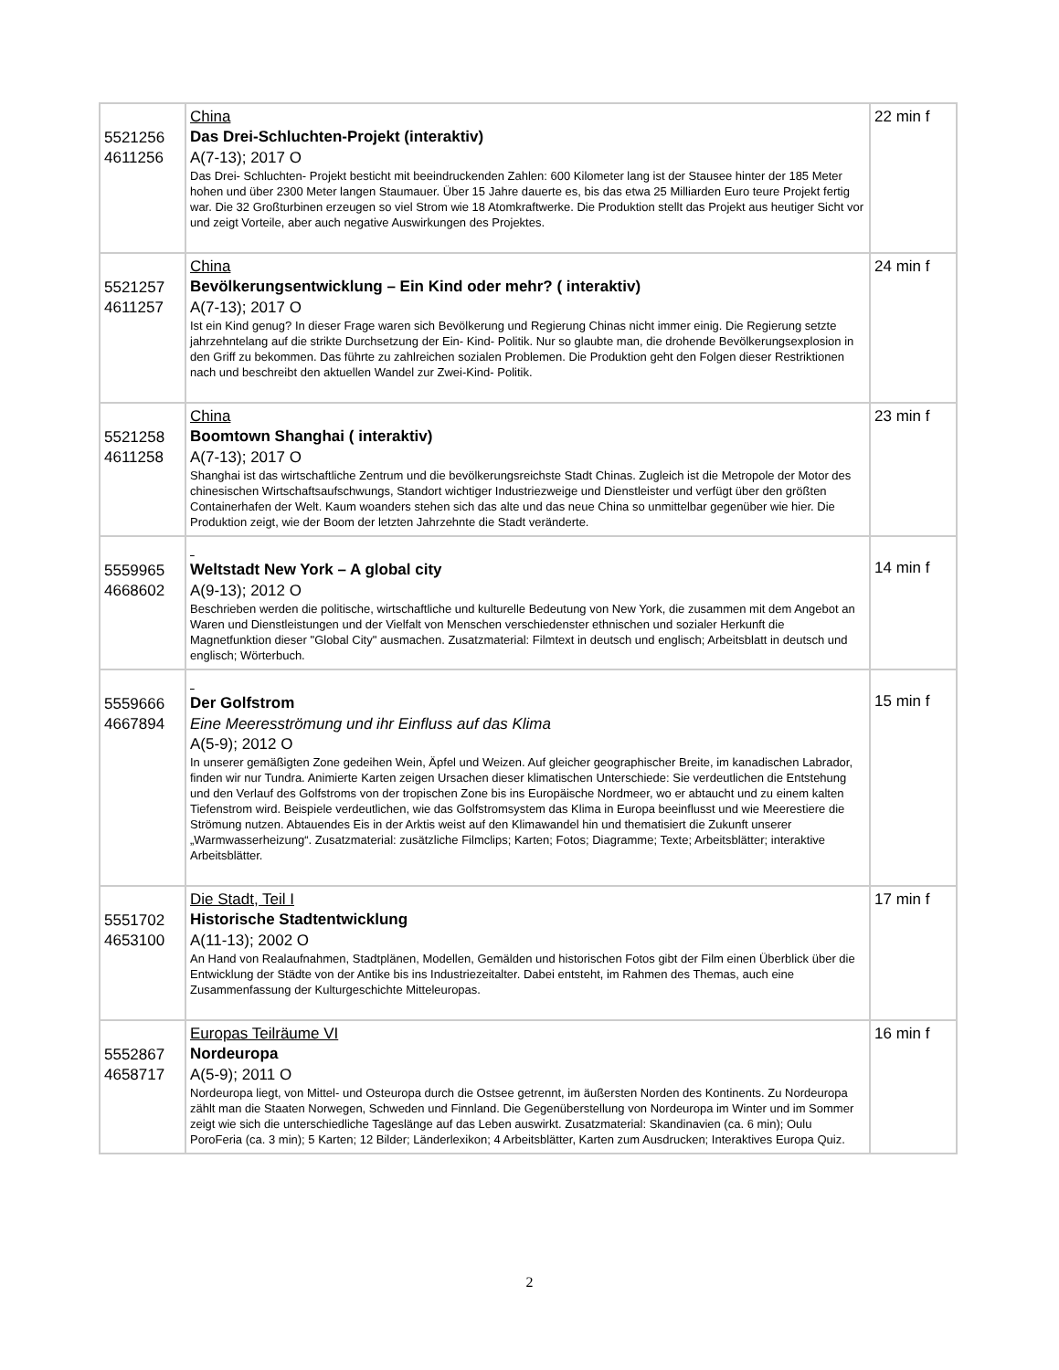| 5521256 4611256 | China Das Drei-Schluchten-Projekt (interaktiv) A(7-13); 2017 O Das Drei- Schluchten- Projekt besticht mit beeindruckenden Zahlen: 600 Kilometer lang ist der Stausee hinter der 185 Meter hohen und über 2300 Meter langen Staumauer. Über 15 Jahre dauerte es, bis das etwa 25 Milliarden Euro teure Projekt fertig war. Die 32 Großturbinen erzeugen so viel Strom wie 18 Atomkraftwerke. Die Produktion stellt das Projekt aus heutiger Sicht vor und zeigt Vorteile, aber auch negative Auswirkungen des Projektes. | 22 min f |
| 5521257 4611257 | China Bevölkerungsentwicklung – Ein Kind oder mehr? ( interaktiv) A(7-13); 2017 O Ist ein Kind genug? In dieser Frage waren sich Bevölkerung und Regierung Chinas nicht immer einig. Die Regierung setzte jahrzehntelang auf die strikte Durchsetzung der Ein- Kind- Politik. Nur so glaubte man, die drohende Bevölkerungsexplosion in den Griff zu bekommen. Das führte zu zahlreichen sozialen Problemen. Die Produktion geht den Folgen dieser Restriktionen nach und beschreibt den aktuellen Wandel zur Zwei-Kind- Politik. | 24 min f |
| 5521258 4611258 | China Boomtown Shanghai ( interaktiv) A(7-13); 2017 O Shanghai ist das wirtschaftliche Zentrum und die bevölkerungsreichste Stadt Chinas. Zugleich ist die Metropole der Motor des chinesischen Wirtschaftsaufschwungs, Standort wichtiger Industriezweige und Dienstleister und verfügt über den größten Containerhafen der Welt. Kaum woanders stehen sich das alte und das neue China so unmittelbar gegenüber wie hier. Die Produktion zeigt, wie der Boom der letzten Jahrzehnte die Stadt veränderte. | 23 min f |
| 5559965 4668602 | Weltstadt New York – A global city A(9-13); 2012 O Beschrieben werden die politische, wirtschaftliche und kulturelle Bedeutung von New York, die zusammen mit dem Angebot an Waren und Dienstleistungen und der Vielfalt von Menschen verschiedenster ethnischen und sozialer Herkunft die Magnetfunktion dieser "Global City" ausmachen. Zusatzmaterial: Filmtext in deutsch und englisch; Arbeitsblatt in deutsch und englisch; Wörterbuch. | 14 min f |
| 5559666 4667894 | Der Golfstrom Eine Meeresströmung und ihr Einfluss auf das Klima A(5-9); 2012 O In unserer gemäßigten Zone gedeihen Wein, Äpfel und Weizen. Auf gleicher geographischer Breite, im kanadischen Labrador, finden wir nur Tundra. Animierte Karten zeigen Ursachen dieser klimatischen Unterschiede: Sie verdeutlichen die Entstehung und den Verlauf des Golfstroms von der tropischen Zone bis ins Europäische Nordmeer, wo er abtaucht und zu einem kalten Tiefenstrom wird. Beispiele verdeutlichen, wie das Golfstromsystem das Klima in Europa beeinflusst und wie Meerestiere die Strömung nutzen. Abtauendes Eis in der Arktis weist auf den Klimawandel hin und thematisiert die Zukunft unserer „Warmwasserheizung“. Zusatzmaterial: zusätzliche Filmclips; Karten; Fotos; Diagramme; Texte; Arbeitsblätter; interaktive Arbeitsblätter. | 15 min f |
| 5551702 4653100 | Die Stadt, Teil I Historische Stadtentwicklung A(11-13); 2002 O An Hand von Realaufnahmen, Stadtplänen, Modellen, Gemälden und historischen Fotos gibt der Film einen Überblick über die Entwicklung der Städte von der Antike bis ins Industriezeitalter. Dabei entsteht, im Rahmen des Themas, auch eine Zusammenfassung der Kulturgeschichte Mitteleuropas. | 17 min f |
| 5552867 4658717 | Europas Teilräume VI Nordeuropa A(5-9); 2011 O Nordeuropa liegt, von Mittel- und Osteuropa durch die Ostsee getrennt, im äußersten Norden des Kontinents. Zu Nordeuropa zählt man die Staaten Norwegen, Schweden und Finnland. Die Gegenüberstellung von Nordeuropa im Winter und im Sommer zeigt wie sich die unterschiedliche Tageslänge auf das Leben auswirkt. Zusatzmaterial: Skandinavien (ca. 6 min); Oulu PoroFeria (ca. 3 min); 5 Karten; 12 Bilder; Länderlexikon; 4 Arbeitsblätter, Karten zum Ausdrucken; Interaktives Europa Quiz. | 16 min f |
2